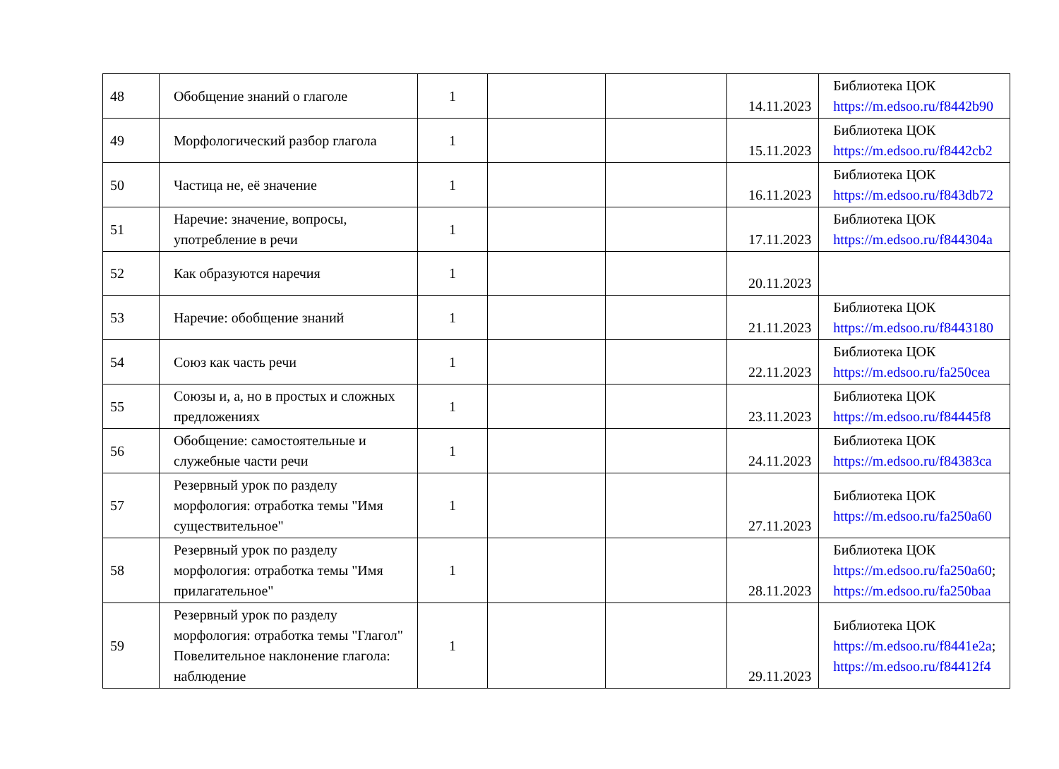| 48 | Обобщение знаний о глаголе | 1 | | | 14.11.2023 | Библиотека ЦОК https://m.edsoo.ru/f8442b90 |
| 49 | Морфологический разбор глагола | 1 | | | 15.11.2023 | Библиотека ЦОК https://m.edsoo.ru/f8442cb2 |
| 50 | Частица не, её значение | 1 | | | 16.11.2023 | Библиотека ЦОК https://m.edsoo.ru/f843db72 |
| 51 | Наречие: значение, вопросы, употребление в речи | 1 | | | 17.11.2023 | Библиотека ЦОК https://m.edsoo.ru/f844304a |
| 52 | Как образуются наречия | 1 | | | 20.11.2023 | |
| 53 | Наречие: обобщение знаний | 1 | | | 21.11.2023 | Библиотека ЦОК https://m.edsoo.ru/f8443180 |
| 54 | Союз как часть речи | 1 | | | 22.11.2023 | Библиотека ЦОК https://m.edsoo.ru/fa250cea |
| 55 | Союзы и, а, но в простых и сложных предложениях | 1 | | | 23.11.2023 | Библиотека ЦОК https://m.edsoo.ru/f84445f8 |
| 56 | Обобщение: самостоятельные и служебные части речи | 1 | | | 24.11.2023 | Библиотека ЦОК https://m.edsoo.ru/f84383ca |
| 57 | Резервный урок по разделу морфология: отработка темы "Имя существительное" | 1 | | | 27.11.2023 | Библиотека ЦОК https://m.edsoo.ru/fa250a60 |
| 58 | Резервный урок по разделу морфология: отработка темы "Имя прилагательное" | 1 | | | 28.11.2023 | Библиотека ЦОК https://m.edsoo.ru/fa250a60 ; https://m.edsoo.ru/fa250baa |
| 59 | Резервный урок по разделу морфология: отработка темы "Глагол" Повелительное наклонение глагола: наблюдение | 1 | | | 29.11.2023 | Библиотека ЦОК https://m.edsoo.ru/f8441e2a ; https://m.edsoo.ru/f84412f4 |